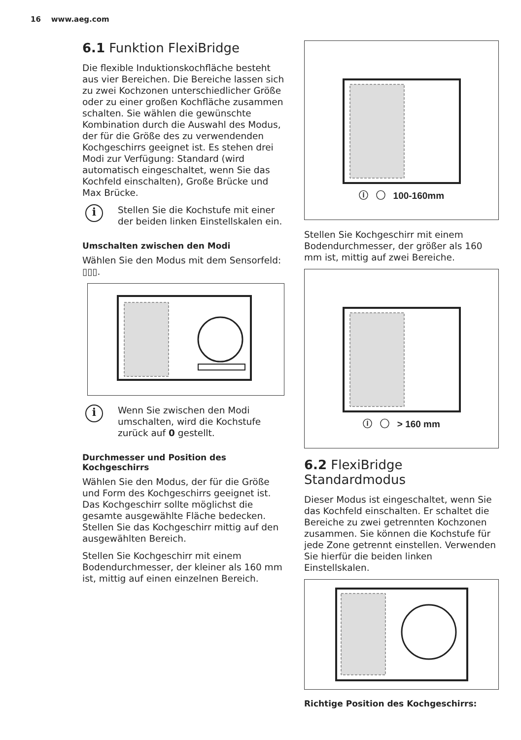16 www.aeg.com
6.1 Funktion FlexiBridge
Die flexible Induktionskochfläche besteht aus vier Bereichen. Die Bereiche lassen sich zu zwei Kochzonen unterschiedlicher Größe oder zu einer großen Kochfläche zusammen schalten. Sie wählen die gewünschte Kombination durch die Auswahl des Modus, der für die Größe des zu verwendenden Kochgeschirrs geeignet ist. Es stehen drei Modi zur Verfügung: Standard (wird automatisch eingeschaltet, wenn Sie das Kochfeld einschalten), Große Brücke und Max Brücke.
i
Stellen Sie die Kochstufe mit einer der beiden linken Einstellskalen ein.
Umschalten zwischen den Modi
Wählen Sie den Modus mit dem Sensorfeld: ▯▯▯.
i
Wenn Sie zwischen den Modi umschalten, wird die Kochstufe zurück auf 0 gestellt.
Durchmesser und Position des Kochgeschirrs
Wählen Sie den Modus, der für die Größe und Form des Kochgeschirrs geeignet ist. Das Kochgeschirr sollte möglichst die gesamte ausgewählte Fläche bedecken. Stellen Sie das Kochgeschirr mittig auf den ausgewählten Bereich.
Stellen Sie Kochgeschirr mit einem Bodendurchmesser, der kleiner als 160 mm ist, mittig auf einen einzelnen Bereich.
ⓘ ◯ 100-160mm
Stellen Sie Kochgeschirr mit einem Bodendurchmesser, der größer als 160 mm ist, mittig auf zwei Bereiche.
ⓘ ◯ > 160 mm
6.2 FlexiBridge Standardmodus
Dieser Modus ist eingeschaltet, wenn Sie das Kochfeld einschalten. Er schaltet die Bereiche zu zwei getrennten Kochzonen zusammen. Sie können die Kochstufe für jede Zone getrennt einstellen. Verwenden Sie hierfür die beiden linken Einstellskalen.
Richtige Position des Kochgeschirrs: